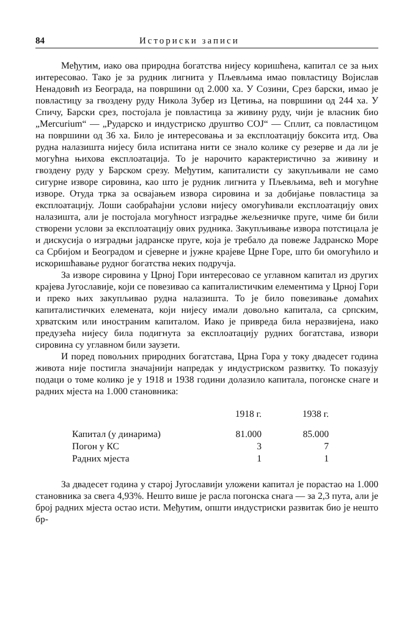84 Историски записи
Међутим, иако ова природна богатства нијесу коришћена, капитал се за њих интересовао. Тако је за рудник лигнита у Пљевљима имао повластицу Војислав Ненадовић из Београда, на површини од 2.000 ха. У Созини, Срез барски, имао је повластицу за гвоздену руду Никола Зубер из Цетиња, на површини од 244 ха. У Спичу, Барски срез, постојала је повластица за живину руду, чији је власник био „Mercurium“ — „Рударско и индустриско друштво СОЈ“ — Сплит, са повластицом на површини од 36 ха. Било је интересовања и за експлоатацију боксита итд. Ова рудна налазишта нијесу била испитана нити се знало колике су резерве и да ли је могућна њихова експлоатација. То је нарочито карактеристично за живину и гвоздену руду у Барском срезу. Међутим, капиталисти су закупљивали не само сигурне изворе сировина, као што је рудник лигнита у Пљевљима, већ и могућне изворе. Отуда трка за освајањем извора сировина и за добијање повластица за експлоатацију. Лоши саобраћајни услови нијесу омогућивали експлоатацију ових налазишта, али је постојала могућност изградње жељезничке пруге, чиме би били створени услови за експлоатацију ових рудника. Закупљивање извора потстицала је и дискусија о изградњи јадранске пруге, која је требало да повеже Јадранско Море са Србијом и Београдом и сјеверне и јужне крајеве Црне Горе, што би омогућило и искоришћавање рудног богатства неких подручја.
За изворе сировина у Црној Гори интересовао се углавном капитал из других крајева Југославије, који се повезивао са капиталистичким елементима у Црној Гори и преко њих закупљивао рудна налазишта. То је било повезивање домаћих капиталистичких елемената, који нијесу имали довољно капитала, са српским, хрватским или иностраним капиталом. Иако је привреда била неразвијена, иако предузећа нијесу била подигнута за експлоатацију рудних богатстава, извори сировина су углавном били заузети.
И поред повољних природних богатстава, Црна Гора у току двадесет година живота није постигла значајнији напредак у индустриском развитку. То показују подаци о томе колико је у 1918 и 1938 години долазило капитала, погонске снаге и радних мјеста на 1.000 становника:
| | 1918 г. | 1938 г. |
| --- | --- | --- |
| Капитал (у динарима) | 81.000 | 85.000 |
| Погон у КС | 3 | 7 |
| Радних мјеста | 1 | 1 |
За двадесет година у старој Југославији уложени капитал је порастао на 1.000 становника за свега 4,93%. Нешто више је расла погонска снага — за 2,3 пута, али је број радних мјеста остао исти. Међутим, општи индустриски развитак био је нешто бр-